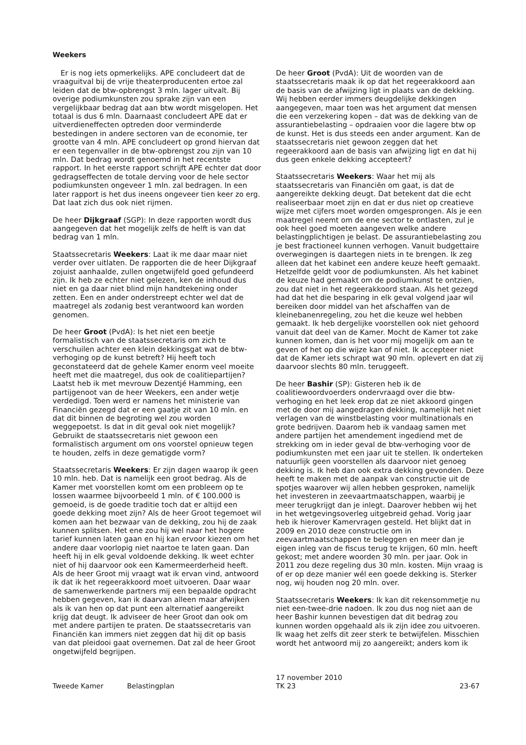Weekers
Er is nog iets opmerkelijks. APE concludeert dat de vraaguitval bij de vrije theaterproducenten ertoe zal leiden dat de btw-opbrengst 3 mln. lager uitvalt. Bij overige podiumkunsten zou sprake zijn van een vergelijkbaar bedrag dat aan btw wordt misgelopen. Het totaal is dus 6 mln. Daarnaast concludeert APE dat er uitverdieneffecten optreden door verminderde bestedingen in andere sectoren van de economie, ter grootte van 4 mln. APE concludeert op grond hiervan dat er een tegenvaller in de btw-opbrengst zou zijn van 10 mln. Dat bedrag wordt genoemd in het recentste rapport. In het eerste rapport schrijft APE echter dat door gedragseffecten de totale derving voor de hele sector podiumkunsten ongeveer 1 mln. zal bedragen. In een later rapport is het dus ineens ongeveer tien keer zo erg. Dat laat zich dus ook niet rijmen.
De heer Dijkgraaf (SGP): In deze rapporten wordt dus aangegeven dat het mogelijk zelfs de helft is van dat bedrag van 1 mln.
Staatssecretaris Weekers: Laat ik me daar maar niet verder over uitlaten. De rapporten die de heer Dijkgraaf zojuist aanhaalde, zullen ongetwijfeld goed gefundeerd zijn. Ik heb ze echter niet gelezen, ken de inhoud dus niet en ga daar niet blind mijn handtekening onder zetten. Een en ander onderstreept echter wel dat de maatregel als zodanig best verantwoord kan worden genomen.
De heer Groot (PvdA): Is het niet een beetje formalistisch van de staatssecretaris om zich te verschuilen achter een klein dekkingsgat wat de btw-verhoging op de kunst betreft? Hij heeft toch geconstateerd dat de gehele Kamer enorm veel moeite heeft met die maatregel, dus ook de coalitiepartijen? Laatst heb ik met mevrouw Dezentjé Hamming, een partijgenoot van de heer Weekers, een ander wetje verdedigd. Toen werd er namens het ministerie van Financiën gezegd dat er een gaatje zit van 10 mln. en dat dit binnen de begroting wel zou worden weggepoetst. Is dat in dit geval ook niet mogelijk? Gebruikt de staatssecretaris niet gewoon een formalistisch argument om ons voorstel opnieuw tegen te houden, zelfs in deze gematigde vorm?
Staatssecretaris Weekers: Er zijn dagen waarop ik geen 10 mln. heb. Dat is namelijk een groot bedrag. Als de Kamer met voorstellen komt om een probleem op te lossen waarmee bijvoorbeeld 1 mln. of € 100.000 is gemoeid, is de goede traditie toch dat er altijd een goede dekking moet zijn? Als de heer Groot tegemoet wil komen aan het bezwaar van de dekking, zou hij de zaak kunnen splitsen. Het ene zou hij wel naar het hogere tarief kunnen laten gaan en hij kan ervoor kiezen om het andere daar voorlopig niet naartoe te laten gaan. Dan heeft hij in elk geval voldoende dekking. Ik weet echter niet of hij daarvoor ook een Kamermeerderheid heeft. Als de heer Groot mij vraagt wat ik ervan vind, antwoord ik dat ik het regeerakkoord moet uitvoeren. Daar waar de samenwerkende partners mij een bepaalde opdracht hebben gegeven, kan ik daarvan alleen maar afwijken als ik van hen op dat punt een alternatief aangereikt krijg dat deugt. Ik adviseer de heer Groot dan ook om met andere partijen te praten. De staatssecretaris van Financiën kan immers niet zeggen dat hij dit op basis van dat pleidooi gaat overnemen. Dat zal de heer Groot ongetwijfeld begrijpen.
De heer Groot (PvdA): Uit de woorden van de staatssecretaris maak ik op dat het regeerakkoord aan de basis van de afwijzing ligt in plaats van de dekking. Wij hebben eerder immers deugdelijke dekkingen aangegeven, maar toen was het argument dat mensen die een verzekering kopen – dat was de dekking van de assurantiebelasting – opdraaien voor die lagere btw op de kunst. Het is dus steeds een ander argument. Kan de staatssecretaris niet gewoon zeggen dat het regeerakkoord aan de basis van afwijzing ligt en dat hij dus geen enkele dekking accepteert?
Staatssecretaris Weekers: Waar het mij als staatssecretaris van Financiën om gaat, is dat de aangereikte dekking deugt. Dat betekent dat die echt realiseerbaar moet zijn en dat er dus niet op creatieve wijze met cijfers moet worden omgesprongen. Als je een maatregel neemt om de ene sector te ontlasten, zul je ook heel goed moeten aangeven welke andere belastingplichtigen je belast. De assurantiebelasting zou je best fractioneel kunnen verhogen. Vanuit budgettaire overwegingen is daartegen niets in te brengen. Ik zeg alleen dat het kabinet een andere keuze heeft gemaakt. Hetzelfde geldt voor de podiumkunsten. Als het kabinet de keuze had gemaakt om de podiumkunst te ontzien, zou dat niet in het regeerakkoord staan. Als het gezegd had dat het die besparing in elk geval volgend jaar wil bereiken door middel van het afschaffen van de kleinebanenregeling, zou het die keuze wel hebben gemaakt. Ik heb dergelijke voorstellen ook niet gehoord vanuit dat deel van de Kamer. Mocht de Kamer tot zake kunnen komen, dan is het voor mij mogelijk om aan te geven of het op die wijze kan of niet. Ik accepteer niet dat de Kamer iets schrapt wat 90 mln. oplevert en dat zij daarvoor slechts 80 mln. teruggeeft.
De heer Bashir (SP): Gisteren heb ik de coalitiewoordvoerders ondervraagd over die btw-verhoging en het leek erop dat ze niet akkoord gingen met de door mij aangedragen dekking, namelijk het niet verlagen van de winstbelasting voor multinationals en grote bedrijven. Daarom heb ik vandaag samen met andere partijen het amendement ingediend met de strekking om in ieder geval de btw-verhoging voor de podiumkunsten met een jaar uit te stellen. Ik onderteken natuurlijk geen voorstellen als daarvoor niet genoeg dekking is. Ik heb dan ook extra dekking gevonden. Deze heeft te maken met de aanpak van constructie uit de spotjes waarover wij allen hebben gesproken, namelijk het investeren in zeevaartmaatschappen, waarbij je meer terugkrijgt dan je inlegt. Daarover hebben wij het in het wetgevingsoverleg uitgebreid gehad. Vorig jaar heb ik hierover Kamervragen gesteld. Het blijkt dat in 2009 en 2010 deze constructie om in zeevaartmaatschappen te beleggen en meer dan je eigen inleg van de fiscus terug te krijgen, 60 mln. heeft gekost; met andere woorden 30 mln. per jaar. Ook in 2011 zou deze regeling dus 30 mln. kosten. Mijn vraag is of er op deze manier wél een goede dekking is. Sterker nog, wij houden nog 20 mln. over.
Staatssecretaris Weekers: Ik kan dit rekensommetje nu niet een-twee-drie nadoen. Ik zou dus nog niet aan de heer Bashir kunnen bevestigen dat dit bedrag zou kunnen worden opgehaald als ik zijn idee zou uitvoeren. Ik waag het zelfs dit zeer sterk te betwijfelen. Misschien wordt het antwoord mij zo aangereikt; anders kom ik
Tweede Kamer Belastingplan
17 november 2010
TK 23
23-67